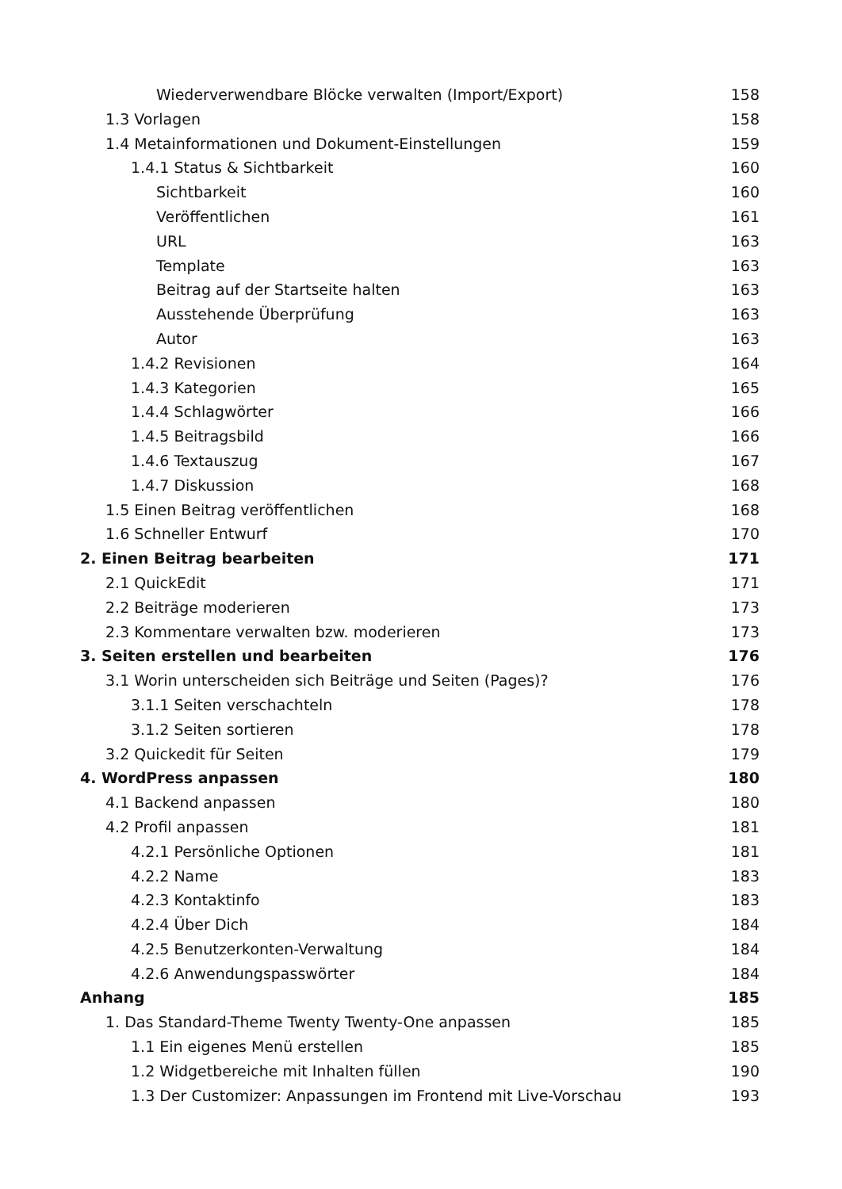Wiederverwendbare Blöcke verwalten (Import/Export) 158
1.3 Vorlagen 158
1.4 Metainformationen und Dokument-Einstellungen 159
1.4.1 Status & Sichtbarkeit 160
Sichtbarkeit 160
Veröffentlichen 161
URL 163
Template 163
Beitrag auf der Startseite halten 163
Ausstehende Überprüfung 163
Autor 163
1.4.2 Revisionen 164
1.4.3 Kategorien 165
1.4.4 Schlagwörter 166
1.4.5 Beitragsbild 166
1.4.6 Textauszug 167
1.4.7 Diskussion 168
1.5 Einen Beitrag veröffentlichen 168
1.6 Schneller Entwurf 170
2. Einen Beitrag bearbeiten 171
2.1 QuickEdit 171
2.2 Beiträge moderieren 173
2.3 Kommentare verwalten bzw. moderieren 173
3. Seiten erstellen und bearbeiten 176
3.1 Worin unterscheiden sich Beiträge und Seiten (Pages)? 176
3.1.1 Seiten verschachteln 178
3.1.2 Seiten sortieren 178
3.2 Quickedit für Seiten 179
4. WordPress anpassen 180
4.1 Backend anpassen 180
4.2 Profil anpassen 181
4.2.1 Persönliche Optionen 181
4.2.2 Name 183
4.2.3 Kontaktinfo 183
4.2.4 Über Dich 184
4.2.5 Benutzerkonten-Verwaltung 184
4.2.6 Anwendungspasswörter 184
Anhang 185
1. Das Standard-Theme Twenty Twenty-One anpassen 185
1.1 Ein eigenes Menü erstellen 185
1.2 Widgetbereiche mit Inhalten füllen 190
1.3 Der Customizer: Anpassungen im Frontend mit Live-Vorschau 193